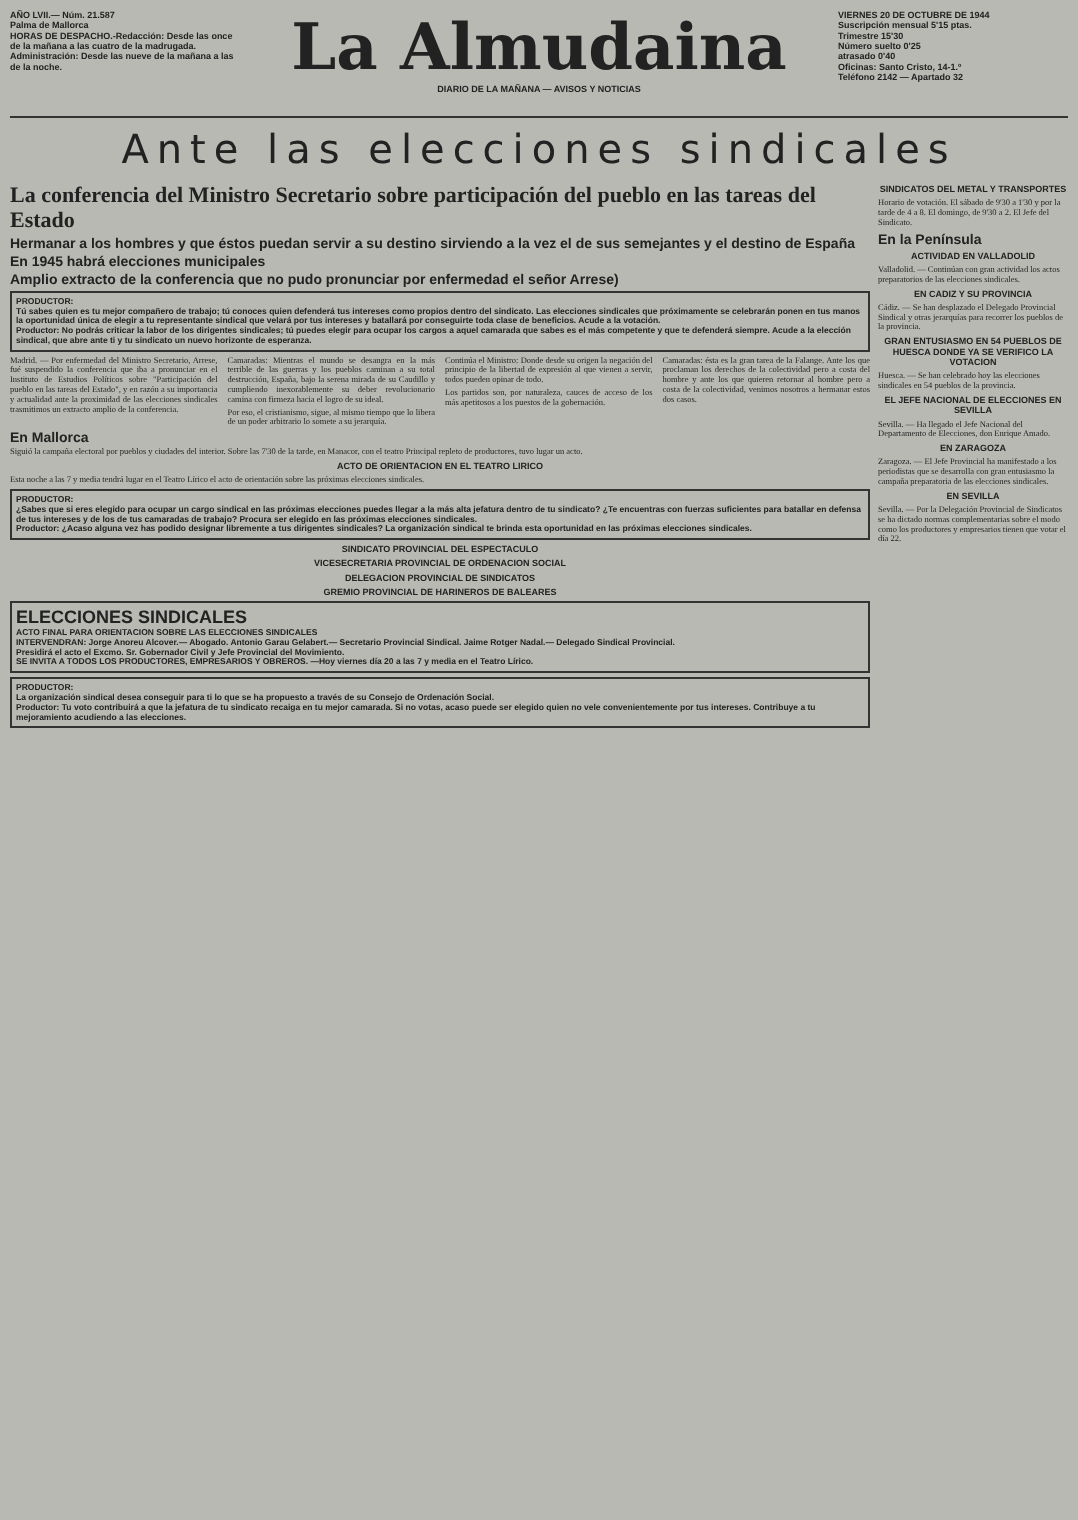AÑO LVII.— Núm. 21.587
Palma de Mallorca
HORAS DE DESPACHO.-Redacción: Desde las once de la mañana a las cuatro de la madrugada.
Administración: Desde las nueve de la mañana a las de la noche.
La Almudaina
DIARIO DE LA MAÑANA — AVISOS Y NOTICIAS
VIERNES 20 DE OCTUBRE DE 1944
Suscripción mensual 5'15 ptas.
Trimestre 15'30
Número suelto 0'25
atrasado 0'40
Oficinas: Santo Cristo, 14-1.º
Teléfono 2142 — Apartado 32
Ante las elecciones sindicales
La conferencia del Ministro Secretario sobre participación del pueblo en las tareas del Estado
Hermanar a los hombres y que éstos puedan servir a su destino sirviendo a la vez el de sus semejantes y el destino de España
En 1945 habrá elecciones municipales
Amplio extracto de la conferencia que no pudo pronunciar por enfermedad el señor Arrese)
PRODUCTOR:
Tú sabes quien es tu mejor compañero de trabajo; tú conoces quien defenderá tus intereses como propios dentro del sindicato. Las elecciones sindicales que próximamente se celebrarán ponen en tus manos la oportunidad única de elegir a tu representante sindical que velará por tus intereses y batallará por conseguirte toda clase de beneficios. Acude a la votación.
Productor: No podrás criticar la labor de los dirigentes sindicales; tú puedes elegir para ocupar los cargos a aquel camarada que sabes es el más competente y que te defenderá siempre. Acude a la elección sindical, que abre ante ti y tu sindicato un nuevo horizonte de esperanza.
Madrid. — Por enfermedad del Ministro Secretario, Arrese, fué suspendido la conferencia que iba a pronunciar en el Instituto de Estudios Políticos sobre "Participación del pueblo en las tareas del Estado", y en razón a su importancia y actualidad ante la proximidad de las elecciones sindicales trasmitimos un extracto amplio de la conferencia.
Camaradas: Mientras el mundo se desangra en la más terrible de las guerras y los pueblos caminan a su total destrucción, España, bajo la serena mirada de su Caudillo y cumpliendo inexorablemente su deber revolucionario camina con firmeza hacia el logro de su ideal.
Por eso, el cristianismo, sigue, al mismo tiempo que lo libera de un poder arbitrario lo somete a su jerarquía.
Continúa el Ministro: Donde desde su origen la negación del principio de la libertad de expresión al que vienen a servir, todos pueden opinar de todo.
Los partidos son, por naturaleza, cauces de acceso de los más apetitosos a los puestos de la gobernación.
Camaradas: ésta es la gran tarea de la Falange. Ante los que proclaman los derechos de la colectividad pero a costa del hombre y ante los que quieren retornar al hombre pero a costa de la colectividad, venimos nosotros a hermanar estos dos casos.
En Mallorca
Siguió la campaña electoral por pueblos y ciudades del interior. Sobre las 7'30 de la tarde, en Manacor, con el teatro Principal repleto de productores, tuvo lugar un acto.
ACTO DE ORIENTACION EN EL TEATRO LIRICO
Esta noche a las 7 y media tendrá lugar en el Teatro Lírico el acto de orientación sobre las próximas elecciones sindicales.
PRODUCTOR:
¿Sabes que si eres elegido para ocupar un cargo sindical en las próximas elecciones puedes llegar a la más alta jefatura dentro de tu sindicato? ¿Te encuentras con fuerzas suficientes para batallar en defensa de tus intereses y de los de tus camaradas de trabajo? Procura ser elegido en las próximas elecciones sindicales.
Productor: ¿Acaso alguna vez has podido designar libremente a tus dirigentes sindicales? La organización sindical te brinda esta oportunidad en las próximas elecciones sindicales.
SINDICATO PROVINCIAL DEL ESPECTACULO
VICESECRETARIA PROVINCIAL DE ORDENACION SOCIAL
DELEGACION PROVINCIAL DE SINDICATOS
GREMIO PROVINCIAL DE HARINEROS DE BALEARES
ELECCIONES SINDICALES
ACTO FINAL PARA ORIENTACION SOBRE LAS ELECCIONES SINDICALES
INTERVENDRAN: Jorge Anoreu Alcover.— Abogado. Antonio Garau Gelabert.— Secretario Provincial Sindical. Jaime Rotger Nadal.— Delegado Sindical Provincial.
Presidirá el acto el Excmo. Sr. Gobernador Civil y Jefe Provincial del Movimiento.
SE INVITA A TODOS LOS PRODUCTORES, EMPRESARIOS Y OBREROS. —Hoy viernes día 20 a las 7 y media en el Teatro Lírico.
PRODUCTOR:
La organización sindical desea conseguir para ti lo que se ha propuesto a través de su Consejo de Ordenación Social.
Productor: Tu voto contribuirá a que la jefatura de tu sindicato recaiga en tu mejor camarada. Si no votas, acaso puede ser elegido quien no vele convenientemente por tus intereses. Contribuye a tu mejoramiento acudiendo a las elecciones.
SINDICATOS DEL METAL Y TRANSPORTES
Horario de votación. El sábado de 9'30 a 1'30 y por la tarde de 4 a 8. El domingo, de 9'30 a 2. El Jefe del Sindicato.
En la Península
ACTIVIDAD EN VALLADOLID
Valladolid. — Continúan con gran actividad los actos preparatorios de las elecciones sindicales.
EN CADIZ Y SU PROVINCIA
Cádiz. — Se han desplazado el Delegado Provincial Sindical y otras jerarquías para recorrer los pueblos de la provincia.
GRAN ENTUSIASMO EN 54 PUEBLOS DE HUESCA DONDE YA SE VERIFICO LA VOTACION
Huesca. — Se han celebrado hoy las elecciones sindicales en 54 pueblos de la provincia.
EL JEFE NACIONAL DE ELECCIONES EN SEVILLA
Sevilla. — Ha llegado el Jefe Nacional del Departamento de Elecciones, don Enrique Amado.
EN ZARAGOZA
Zaragoza. — El Jefe Provincial ha manifestado a los periodistas que se desarrolla con gran entusiasmo la campaña preparatoria de las elecciones sindicales.
EN SEVILLA
Sevilla. — Por la Delegación Provincial de Sindicatos se ha dictado normas complementarias sobre el modo como los productores y empresarios tienen que votar el día 22.